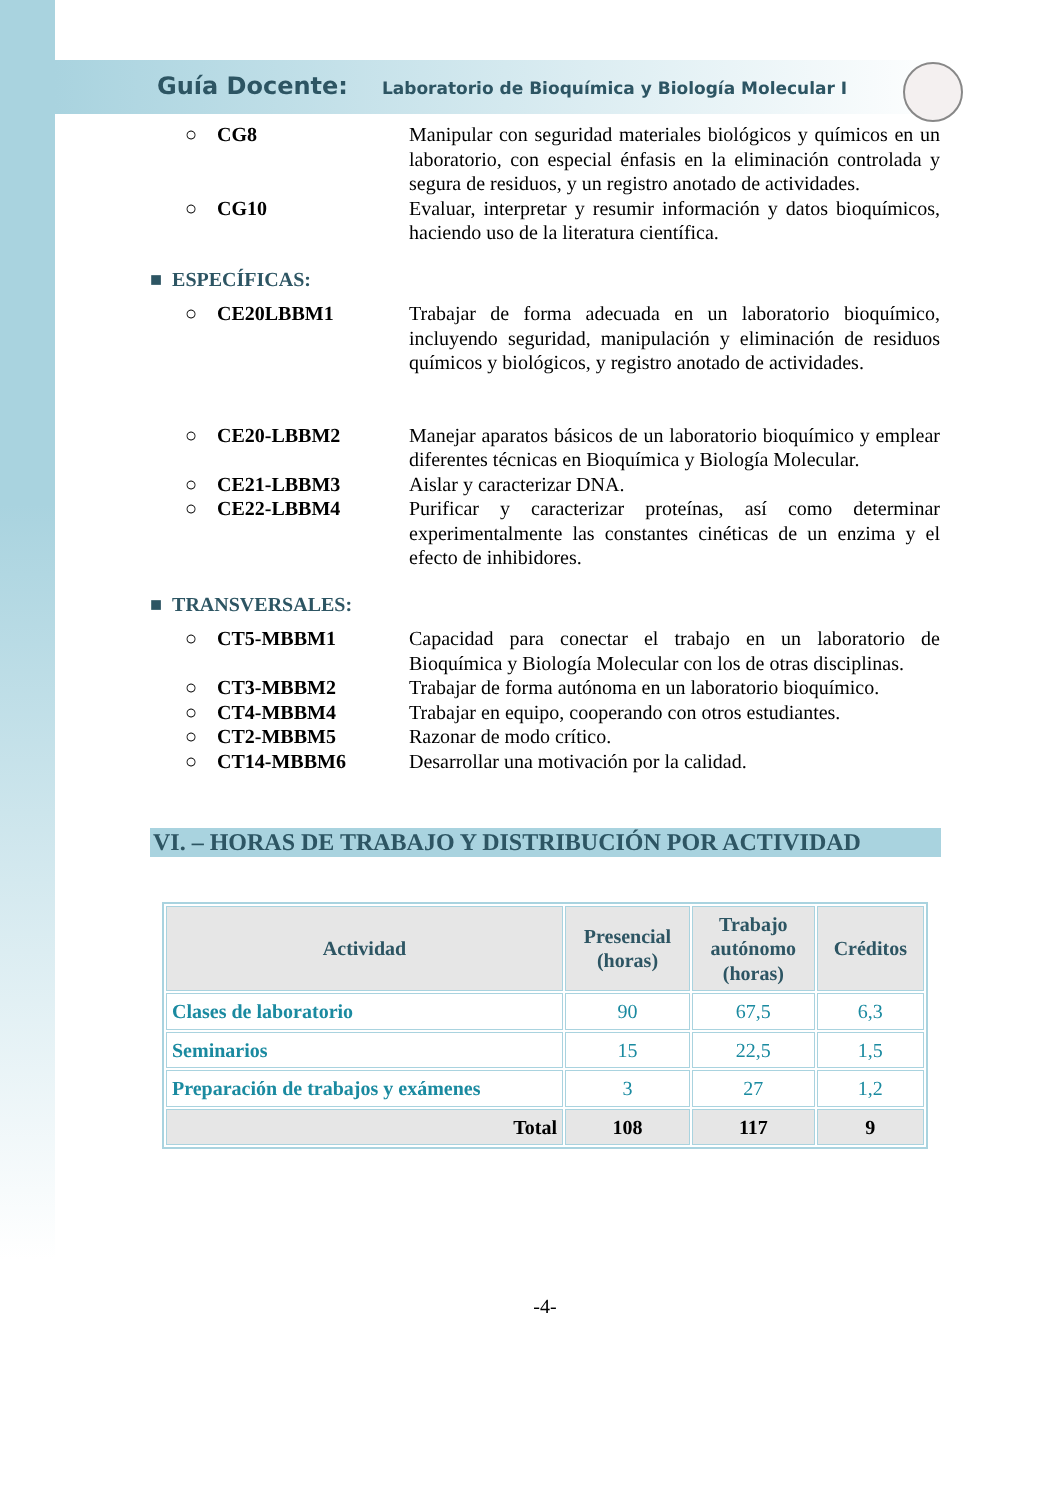Guía Docente: Laboratorio de Bioquímica y Biología Molecular I
○ CG8 Manipular con seguridad materiales biológicos y químicos en un laboratorio, con especial énfasis en la eliminación controlada y segura de residuos, y un registro anotado de actividades.
○ CG10 Evaluar, interpretar y resumir información y datos bioquímicos, haciendo uso de la literatura científica.
■ ESPECÍFICAS:
○ CE20LBBM1 Trabajar de forma adecuada en un laboratorio bioquímico, incluyendo seguridad, manipulación y eliminación de residuos químicos y biológicos, y registro anotado de actividades.
○ CE20-LBBM2 Manejar aparatos básicos de un laboratorio bioquímico y emplear diferentes técnicas en Bioquímica y Biología Molecular.
○ CE21-LBBM3 Aislar y caracterizar DNA.
○ CE22-LBBM4 Purificar y caracterizar proteínas, así como determinar experimentalmente las constantes cinéticas de un enzima y el efecto de inhibidores.
■ TRANSVERSALES:
○ CT5-MBBM1 Capacidad para conectar el trabajo en un laboratorio de Bioquímica y Biología Molecular con los de otras disciplinas.
○ CT3-MBBM2 Trabajar de forma autónoma en un laboratorio bioquímico.
○ CT4-MBBM4 Trabajar en equipo, cooperando con otros estudiantes.
○ CT2-MBBM5 Razonar de modo crítico.
○ CT14-MBBM6 Desarrollar una motivación por la calidad.
VI. – HORAS DE TRABAJO Y DISTRIBUCIÓN POR ACTIVIDAD
| Actividad | Presencial (horas) | Trabajo autónomo (horas) | Créditos |
| --- | --- | --- | --- |
| Clases de laboratorio | 90 | 67,5 | 6,3 |
| Seminarios | 15 | 22,5 | 1,5 |
| Preparación de trabajos y exámenes | 3 | 27 | 1,2 |
| Total | 108 | 117 | 9 |
-4-